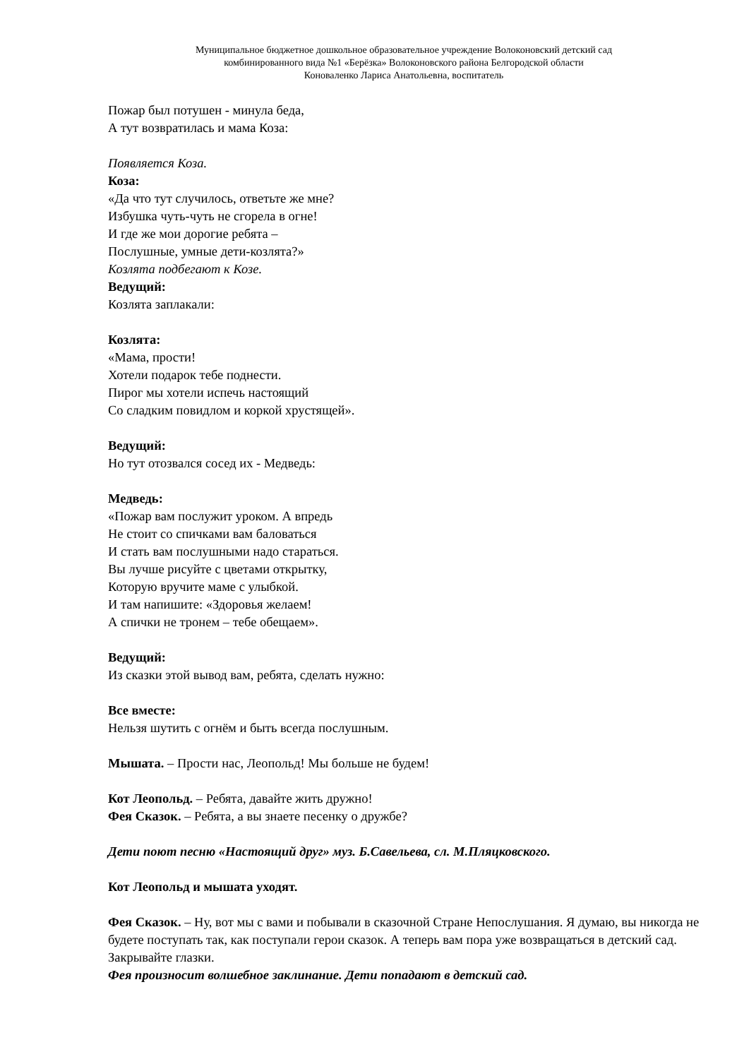Муниципальное бюджетное дошкольное образовательное учреждение Волоконовский детский сад
комбинированного вида №1 «Берёзка» Волоконовского района Белгородской области
Коноваленко Лариса Анатольевна, воспитатель
Пожар был потушен - минула беда,
А тут возвратилась и мама Коза:
Появляется Коза.
Коза:
«Да что тут случилось, ответьте же мне?
Избушка чуть-чуть не сгорела в огне!
И где же мои дорогие ребята –
Послушные, умные дети-козлята?»
Козлята подбегают к Козе.
Ведущий:
Козлята заплакали:
Козлята:
«Мама, прости!
Хотели подарок тебе поднести.
Пирог мы хотели испечь настоящий
Со сладким повидлом и коркой хрустящей».
Ведущий:
Но тут отозвался сосед их - Медведь:
Медведь:
«Пожар вам послужит уроком. А впредь
Не стоит со спичками вам баловаться
И стать вам послушными надо стараться.
Вы лучше рисуйте с цветами открытку,
Которую вручите маме с улыбкой.
И там напишите: «Здоровья желаем!
А спички не тронем – тебе обещаем».
Ведущий:
Из сказки этой вывод вам, ребята, сделать нужно:
Все вместе:
Нельзя шутить с огнём и быть всегда послушным.
Мышата. – Прости нас, Леопольд! Мы больше не будем!
Кот Леопольд. – Ребята, давайте жить дружно!
Фея Сказок. – Ребята, а вы знаете песенку о дружбе?
Дети поют песню «Настоящий друг» муз. Б.Савельева, сл. М.Пляцковского.
Кот Леопольд и мышата уходят.
Фея Сказок. – Ну, вот мы с вами и побывали в сказочной Стране Непослушания. Я думаю, вы никогда не будете поступать так, как поступали герои сказок. А теперь вам пора уже возвращаться в детский сад. Закрывайте глазки.
Фея произносит волшебное заклинание. Дети попадают в детский сад.